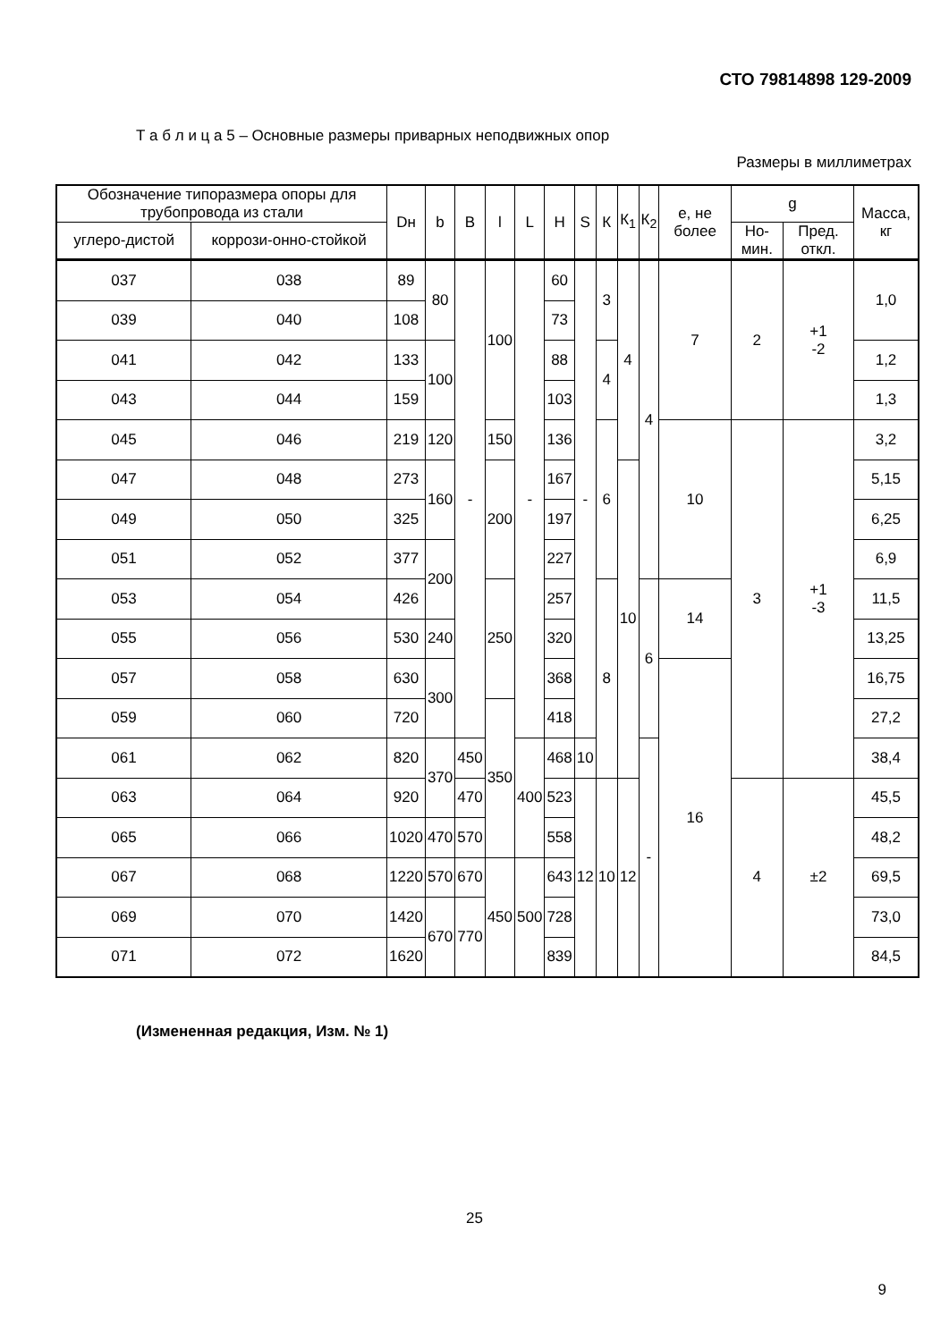СТО 79814898 129-2009
Т а б л и ц а 5 – Основные размеры приварных неподвижных опор
Размеры в миллиметрах
| Обозначение типоразмера опоры для трубопровода из стали | | Dн | b | B | l | L | H | S | К | К<sub>1</sub> | К<sub>2</sub> | е, не более | g | | Масса, кг |
| --- | --- | --- | --- | --- | --- | --- | --- | --- | --- | --- | --- | --- | --- | --- | --- |
| углеро-дистой | коррози-онно-стойкой | | | | | | | | | | | | Но-мин. | Пред. откл. | |
| 037 | 038 | 89 | 80 | - | 100 | - | 60 | - | 3 | 4 | 4 | 7 | 2 | +1 -2 | 1,0 |
| 039 | 040 | 108 | | | | | 73 | | | | | | | | |
| 041 | 042 | 133 | 100 | | | | 88 | | 4 | | | | | | 1,2 |
| 043 | 044 | 159 | | | | | 103 | | | | | | | | 1,3 |
| 045 | 046 | 219 | 120 | | 150 | | 136 | | 6 | | | 10 | 3 | +1 -3 | 3,2 |
| 047 | 048 | 273 | 160 | | 200 | | 167 | | | 10 | | | | | 5,15 |
| 049 | 050 | 325 | | | | | 197 | | | | | | | | 6,25 |
| 051 | 052 | 377 | 200 | | | | 227 | | | | | | | | 6,9 |
| 053 | 054 | 426 | | | 250 | | 257 | | 8 | | 6 | 14 | | | 11,5 |
| 055 | 056 | 530 | 240 | | | | 320 | | | | | | | | 13,25 |
| 057 | 058 | 630 | 300 | | | | 368 | | | | | 16 | | | 16,75 |
| 059 | 060 | 720 | | | 350 | | 418 | | | | | | | | 27,2 |
| 061 | 062 | 820 | 370 | 450 | | 400 | 468 | 10 | | | - | | | | 38,4 |
| 063 | 064 | 920 | | 470 | | | 523 | 12 | 10 | 12 | | | 4 | ±2 | 45,5 |
| 065 | 066 | 1020 | 470 | 570 | | | 558 | | | | | | | | 48,2 |
| 067 | 068 | 1220 | 570 | 670 | 450 | 500 | 643 | | | | | | | | 69,5 |
| 069 | 070 | 1420 | 670 | 770 | | | 728 | | | | | | | | 73,0 |
| 071 | 072 | 1620 | | | | | 839 | | | | | | | | 84,5 |
(Измененная редакция, Изм. № 1)
25
9